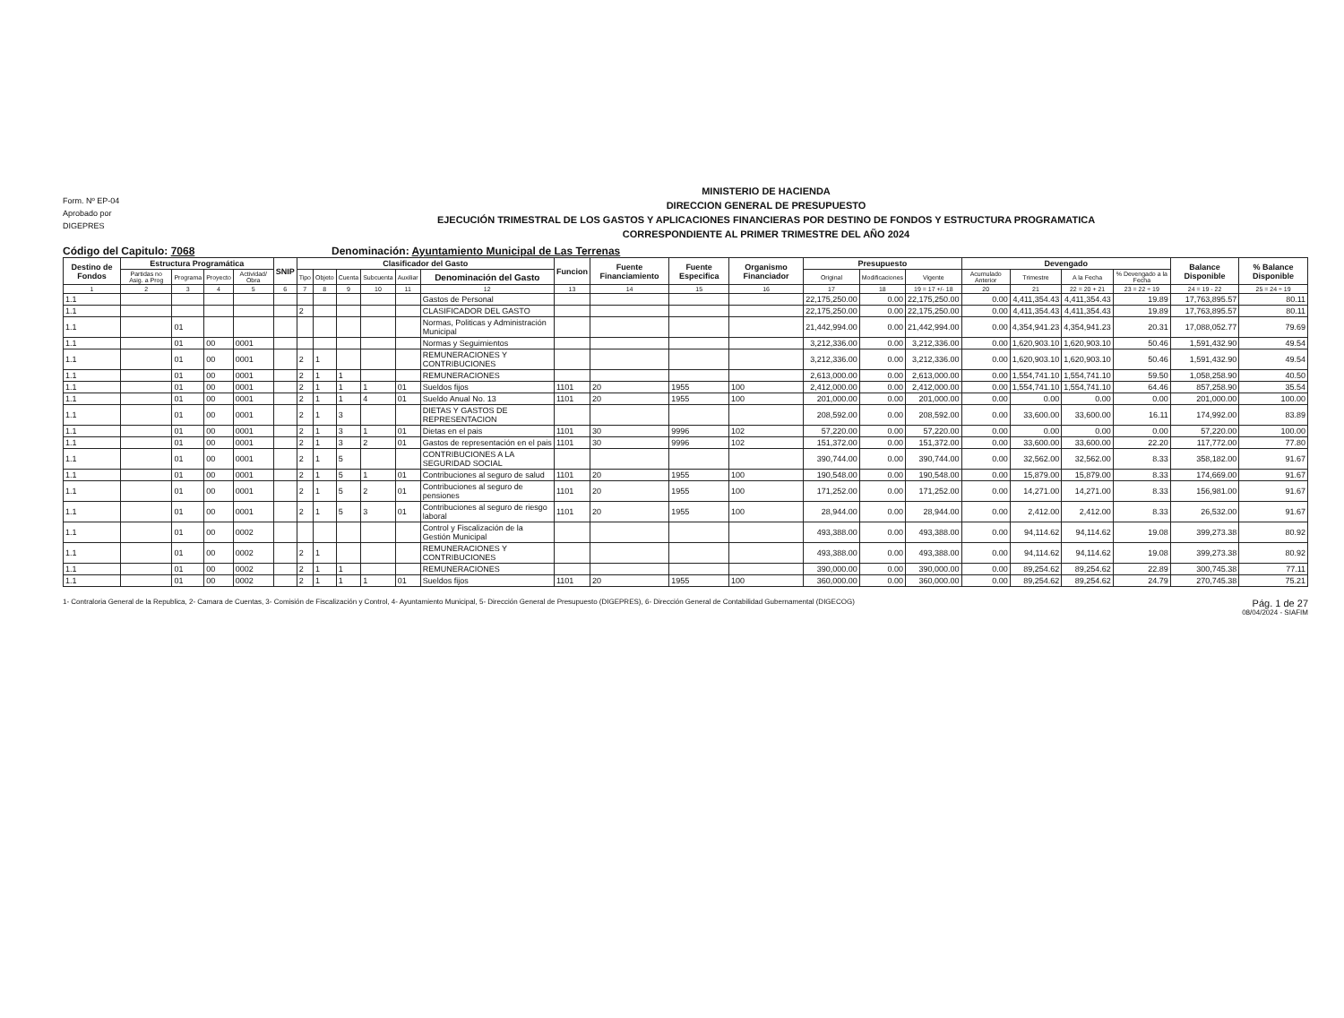Form. Nº EP-04
Aprobado por
DIGEPRES
MINISTERIO DE HACIENDA
DIRECCION GENERAL DE PRESUPUESTO
EJECUCIÓN TRIMESTRAL DE LOS GASTOS Y APLICACIONES FINANCIERAS POR DESTINO DE FONDOS Y ESTRUCTURA PROGRAMATICA
CORRESPONDIENTE AL PRIMER TRIMESTRE DEL AÑO 2024
Código del Capitulo: 7068 Denominación: Ayuntamiento Municipal de Las Terrenas
| Destino de Fondos | Estructura Programática | | | | SNIP | Clasificador del Gasto | | | | | | Funcion | Fuente Financiamiento | Fuente Especifica | Organismo Financiador | Presupuesto | | | Devengado | | | | Balance Disponible | % Balance Disponible |
| --- | --- | --- | --- | --- | --- | --- | --- | --- | --- | --- | --- | --- | --- | --- | --- | --- | --- | --- | --- | --- | --- | --- | --- | --- |
| | Partidas no Asig. a Prog | Programa | Proyecto | Actividad/ Obra | | Tipo | Objeto | Cuenta | Subcuenta | Auxiliar | Denominación del Gasto | | | | | Original | Modificaciones | Vigente | Acumulado Anterior | Trimestre | A la Fecha | % Devengado a la Fecha | | |
| 1 | 2 | 3 | 4 | 5 | 6 | 7 | 8 | 9 | 10 | 11 | 12 | 13 | 14 | 15 | 16 | 17 | 18 | 19 = 17 +/- 18 | 20 | 21 | 22 = 20 + 21 | 23 = 22 ÷ 19 | 24 = 19 - 22 | 25 = 24 ÷ 19 |
| 1.1 | | | | | | | | | | | Gastos de Personal | | | | | 22,175,250.00 | 0.00 | 22,175,250.00 | 0.00 | 4,411,354.43 | 4,411,354.43 | 19.89 | 17,763,895.57 | 80.11 |
| 1.1 | | | | | | 2 | | | | | CLASIFICADOR DEL GASTO | | | | | 22,175,250.00 | 0.00 | 22,175,250.00 | 0.00 | 4,411,354.43 | 4,411,354.43 | 19.89 | 17,763,895.57 | 80.11 |
| 1.1 | | 01 | | | | | | | | | Normas, Politicas y Administración Municipal | | | | | 21,442,994.00 | 0.00 | 21,442,994.00 | 0.00 | 4,354,941.23 | 4,354,941.23 | 20.31 | 17,088,052.77 | 79.69 |
| 1.1 | | 01 | 00 | 0001 | | | | | | | Normas y Seguimientos | | | | | 3,212,336.00 | 0.00 | 3,212,336.00 | 0.00 | 1,620,903.10 | 1,620,903.10 | 50.46 | 1,591,432.90 | 49.54 |
| 1.1 | | 01 | 00 | 0001 | | 2 | 1 | | | | REMUNERACIONES Y CONTRIBUCIONES | | | | | 3,212,336.00 | 0.00 | 3,212,336.00 | 0.00 | 1,620,903.10 | 1,620,903.10 | 50.46 | 1,591,432.90 | 49.54 |
| 1.1 | | 01 | 00 | 0001 | | 2 | 1 | 1 | | | REMUNERACIONES | | | | | 2,613,000.00 | 0.00 | 2,613,000.00 | 0.00 | 1,554,741.10 | 1,554,741.10 | 59.50 | 1,058,258.90 | 40.50 |
| 1.1 | | 01 | 00 | 0001 | | 2 | 1 | 1 | 1 | 01 | Sueldos fijos | 1101 | 20 | 1955 | 100 | 2,412,000.00 | 0.00 | 2,412,000.00 | 0.00 | 1,554,741.10 | 1,554,741.10 | 64.46 | 857,258.90 | 35.54 |
| 1.1 | | 01 | 00 | 0001 | | 2 | 1 | 1 | 4 | 01 | Sueldo Anual No. 13 | 1101 | 20 | 1955 | 100 | 201,000.00 | 0.00 | 201,000.00 | 0.00 | 0.00 | 0.00 | 0.00 | 201,000.00 | 100.00 |
| 1.1 | | 01 | 00 | 0001 | | 2 | 1 | 3 | | | DIETAS Y GASTOS DE REPRESENTACION | | | | | 208,592.00 | 0.00 | 208,592.00 | 0.00 | 33,600.00 | 33,600.00 | 16.11 | 174,992.00 | 83.89 |
| 1.1 | | 01 | 00 | 0001 | | 2 | 1 | 3 | 1 | 01 | Dietas en el pais | 1101 | 30 | 9996 | 102 | 57,220.00 | 0.00 | 57,220.00 | 0.00 | 0.00 | 0.00 | 0.00 | 57,220.00 | 100.00 |
| 1.1 | | 01 | 00 | 0001 | | 2 | 1 | 3 | 2 | 01 | Gastos de representación en el pais | 1101 | 30 | 9996 | 102 | 151,372.00 | 0.00 | 151,372.00 | 0.00 | 33,600.00 | 33,600.00 | 22.20 | 117,772.00 | 77.80 |
| 1.1 | | 01 | 00 | 0001 | | 2 | 1 | 5 | | | CONTRIBUCIONES A LA SEGURIDAD SOCIAL | | | | | 390,744.00 | 0.00 | 390,744.00 | 0.00 | 32,562.00 | 32,562.00 | 8.33 | 358,182.00 | 91.67 |
| 1.1 | | 01 | 00 | 0001 | | 2 | 1 | 5 | 1 | 01 | Contribuciones al seguro de salud | 1101 | 20 | 1955 | 100 | 190,548.00 | 0.00 | 190,548.00 | 0.00 | 15,879.00 | 15,879.00 | 8.33 | 174,669.00 | 91.67 |
| 1.1 | | 01 | 00 | 0001 | | 2 | 1 | 5 | 2 | 01 | Contribuciones al seguro de pensiones | 1101 | 20 | 1955 | 100 | 171,252.00 | 0.00 | 171,252.00 | 0.00 | 14,271.00 | 14,271.00 | 8.33 | 156,981.00 | 91.67 |
| 1.1 | | 01 | 00 | 0001 | | 2 | 1 | 5 | 3 | 01 | Contribuciones al seguro de riesgo laboral | 1101 | 20 | 1955 | 100 | 28,944.00 | 0.00 | 28,944.00 | 0.00 | 2,412.00 | 2,412.00 | 8.33 | 26,532.00 | 91.67 |
| 1.1 | | 01 | 00 | 0002 | | | | | | | Control y Fiscalización de la Gestión Municipal | | | | | 493,388.00 | 0.00 | 493,388.00 | 0.00 | 94,114.62 | 94,114.62 | 19.08 | 399,273.38 | 80.92 |
| 1.1 | | 01 | 00 | 0002 | | 2 | 1 | | | | REMUNERACIONES Y CONTRIBUCIONES | | | | | 493,388.00 | 0.00 | 493,388.00 | 0.00 | 94,114.62 | 94,114.62 | 19.08 | 399,273.38 | 80.92 |
| 1.1 | | 01 | 00 | 0002 | | 2 | 1 | 1 | | | REMUNERACIONES | | | | | 390,000.00 | 0.00 | 390,000.00 | 0.00 | 89,254.62 | 89,254.62 | 22.89 | 300,745.38 | 77.11 |
| 1.1 | | 01 | 00 | 0002 | | 2 | 1 | 1 | 1 | 01 | Sueldos fijos | 1101 | 20 | 1955 | 100 | 360,000.00 | 0.00 | 360,000.00 | 0.00 | 89,254.62 | 89,254.62 | 24.79 | 270,745.38 | 75.21 |
1- Contraloria General de la Republica, 2- Camara de Cuentas, 3- Comisión de Fiscalización y Control, 4- Ayuntamiento Municipal, 5- Dirección General de Presupuesto (DIGEPRES), 6- Dirección General de Contabilidad Gubernamental (DIGECOG) Pág. 1 de 27
08/04/2024 - SIAFIM